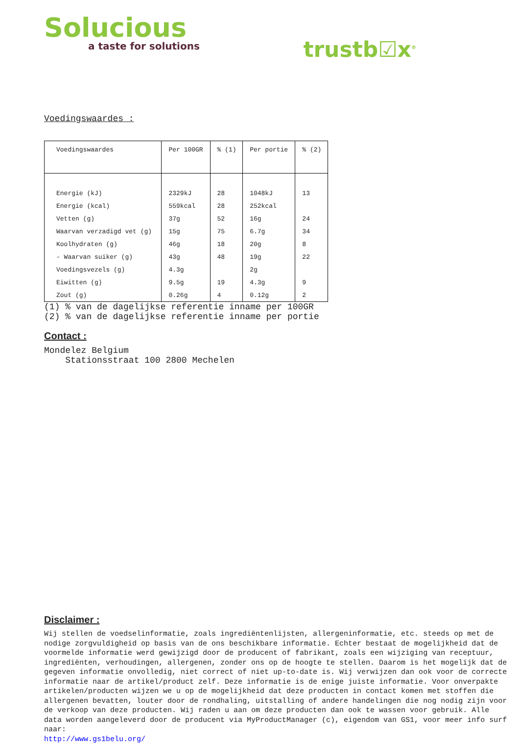Solucious
a taste for solutions
trustb☑x<sup>®</sup>
Voedingswaardes :
| Voedingswaardes | Per 100GR | % (1) | Per portie | % (2) |
| --- | --- | --- | --- | --- |
| Energie (kJ) | 2329kJ | 28 | 1048kJ | 13 |
| Energie (kcal) | 559kcal | 28 | 252kcal | |
| Vetten (g) | 37g | 52 | 16g | 24 |
| Waarvan verzadigd vet (g) | 15g | 75 | 6.7g | 34 |
| Koolhydraten (g) | 46g | 18 | 20g | 8 |
| - Waarvan suiker (g) | 43g | 48 | 19g | 22 |
| Voedingsvezels (g) | 4.3g | | 2g | |
| Eiwitten (g) | 9.5g | 19 | 4.3g | 9 |
| Zout (g) | 0.26g | 4 | 0.12g | 2 |
(1) % van de dagelijkse referentie inname per 100GR
(2) % van de dagelijkse referentie inname per portie
Contact :
Mondelez Belgium
Stationsstraat 100 2800 Mechelen
Disclaimer :
Wij stellen de voedselinformatie, zoals ingrediëntenlijsten, allergeninformatie, etc. steeds op met de nodige zorgvuldigheid op basis van de ons beschikbare informatie. Echter bestaat de mogelijkheid dat de voormelde informatie werd gewijzigd door de producent of fabrikant, zoals een wijziging van receptuur, ingrediënten, verhoudingen, allergenen, zonder ons op de hoogte te stellen. Daarom is het mogelijk dat de gegeven informatie onvolledig, niet correct of niet up-to-date is. Wij verwijzen dan ook voor de correcte informatie naar de artikel/product zelf. Deze informatie is de enige juiste informatie. Voor onverpakte artikelen/producten wijzen we u op de mogelijkheid dat deze producten in contact komen met stoffen die allergenen bevatten, louter door de rondhaling, uitstalling of andere handelingen die nog nodig zijn voor de verkoop van deze producten. Wij raden u aan om deze producten dan ook te wassen voor gebruik. Alle data worden aangeleverd door de producent via MyProductManager (c), eigendom van GS1, voor meer info surf naar:
http://www.gs1belu.org/